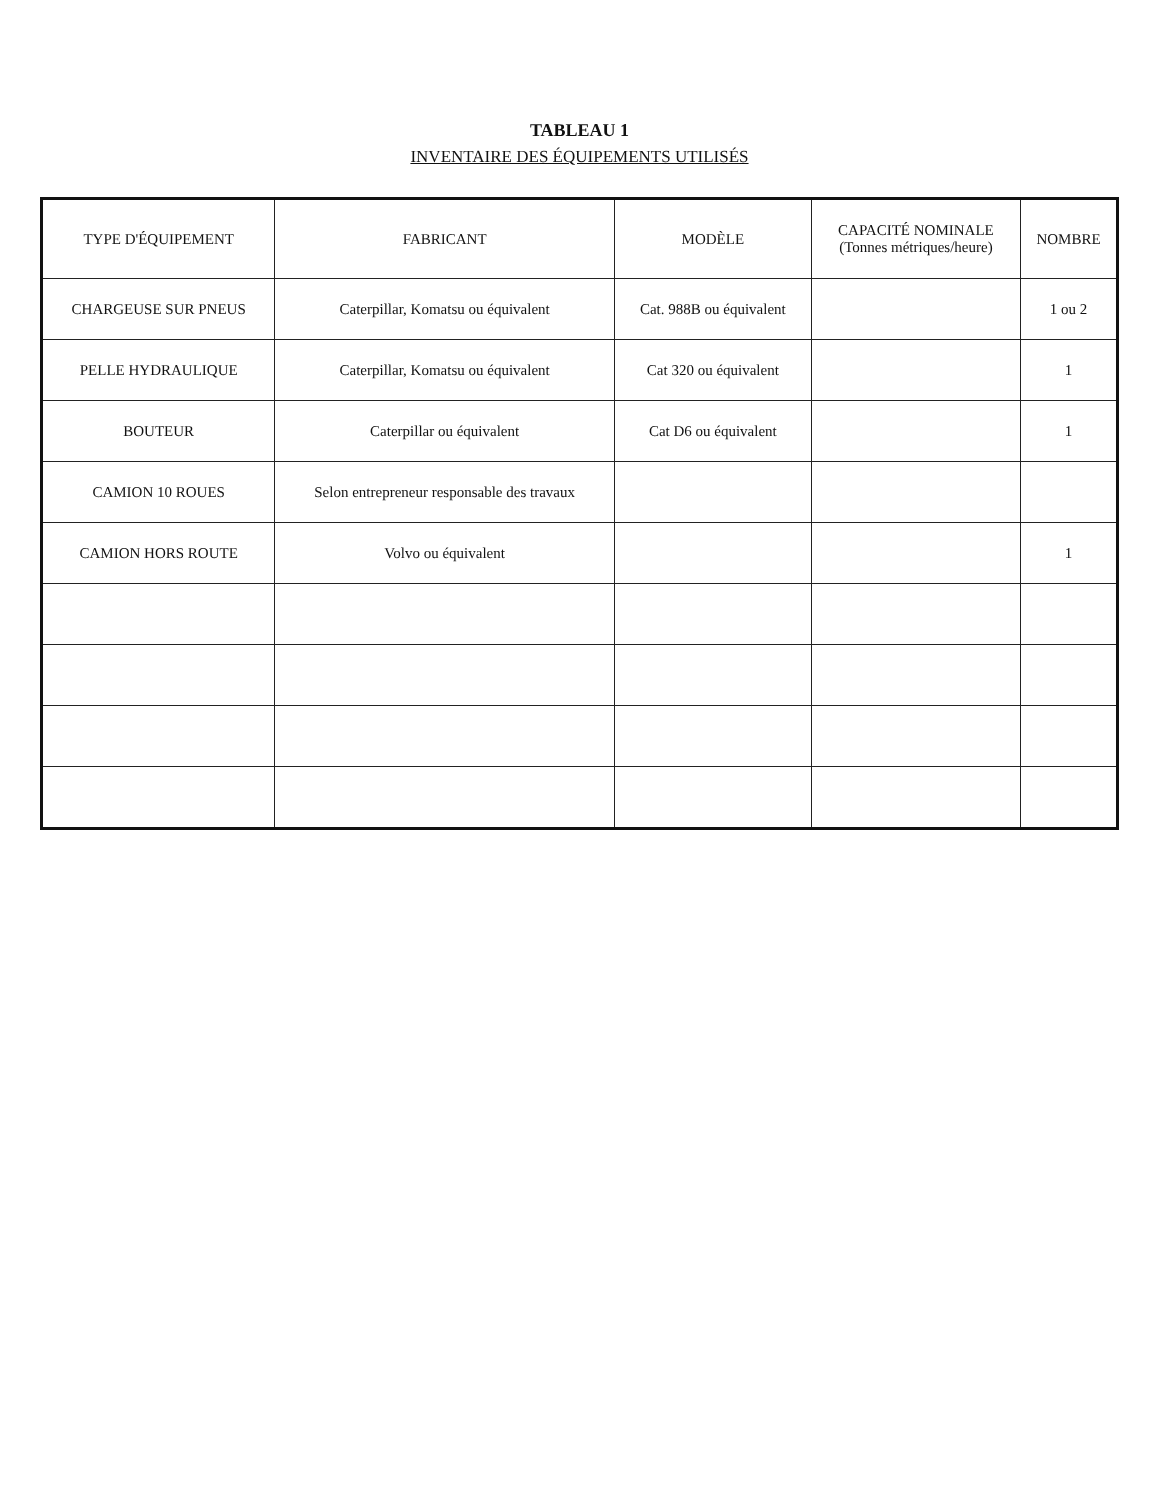TABLEAU 1
INVENTAIRE DES ÉQUIPEMENTS UTILISÉS
| TYPE D'ÉQUIPEMENT | FABRICANT | MODÈLE | CAPACITÉ NOMINALE (Tonnes métriques/heure) | NOMBRE |
| --- | --- | --- | --- | --- |
| CHARGEUSE SUR PNEUS | Caterpillar, Komatsu ou équivalent | Cat. 988B ou équivalent | | 1 ou 2 |
| PELLE HYDRAULIQUE | Caterpillar, Komatsu ou équivalent | Cat 320 ou équivalent | | 1 |
| BOUTEUR | Caterpillar ou équivalent | Cat D6 ou équivalent | | 1 |
| CAMION 10 ROUES | Selon entrepreneur responsable des travaux | | | |
| CAMION HORS ROUTE | Volvo ou équivalent | | | 1 |